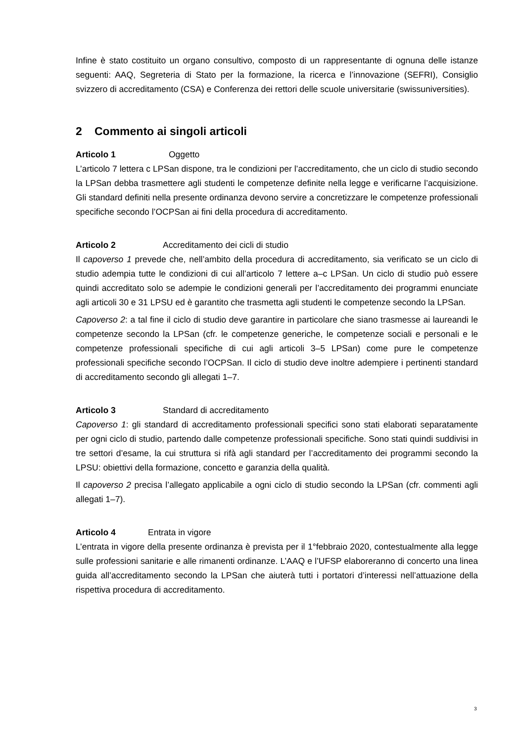Infine è stato costituito un organo consultivo, composto di un rappresentante di ognuna delle istanze seguenti: AAQ, Segreteria di Stato per la formazione, la ricerca e l’innovazione (SEFRI), Consiglio svizzero di accreditamento (CSA) e Conferenza dei rettori delle scuole universitarie (swissuniversities).
2 Commento ai singoli articoli
Articolo 1 Oggetto
L’articolo 7 lettera c LPSan dispone, tra le condizioni per l’accreditamento, che un ciclo di studio secondo la LPSan debba trasmettere agli studenti le competenze definite nella legge e verificarne l’acquisizione. Gli standard definiti nella presente ordinanza devono servire a concretizzare le competenze professionali specifiche secondo l’OCPSan ai fini della procedura di accreditamento.
Articolo 2 Accreditamento dei cicli di studio
Il capoverso 1 prevede che, nell’ambito della procedura di accreditamento, sia verificato se un ciclo di studio adempia tutte le condizioni di cui all’articolo 7 lettere a–c LPSan. Un ciclo di studio può essere quindi accreditato solo se adempie le condizioni generali per l’accreditamento dei programmi enunciate agli articoli 30 e 31 LPSU ed è garantito che trasmetta agli studenti le competenze secondo la LPSan.
Capoverso 2: a tal fine il ciclo di studio deve garantire in particolare che siano trasmesse ai laureandi le competenze secondo la LPSan (cfr. le competenze generiche, le competenze sociali e personali e le competenze professionali specifiche di cui agli articoli 3–5 LPSan) come pure le competenze professionali specifiche secondo l’OCPSan. Il ciclo di studio deve inoltre adempiere i pertinenti standard di accreditamento secondo gli allegati 1–7.
Articolo 3 Standard di accreditamento
Capoverso 1: gli standard di accreditamento professionali specifici sono stati elaborati separatamente per ogni ciclo di studio, partendo dalle competenze professionali specifiche. Sono stati quindi suddivisi in tre settori d’esame, la cui struttura si rifà agli standard per l’accreditamento dei programmi secondo la LPSU: obiettivi della formazione, concetto e garanzia della qualità.
Il capoverso 2 precisa l’allegato applicabile a ogni ciclo di studio secondo la LPSan (cfr. commenti agli allegati 1–7).
Articolo 4 Entrata in vigore
L’entrata in vigore della presente ordinanza è prevista per il 1°febbraio 2020, contestualmente alla legge sulle professioni sanitarie e alle rimanenti ordinanze. L’AAQ e l’UFSP elaboreranno di concerto una linea guida all’accreditamento secondo la LPSan che aiuterà tutti i portatori d’interessi nell’attuazione della rispettiva procedura di accreditamento.
3